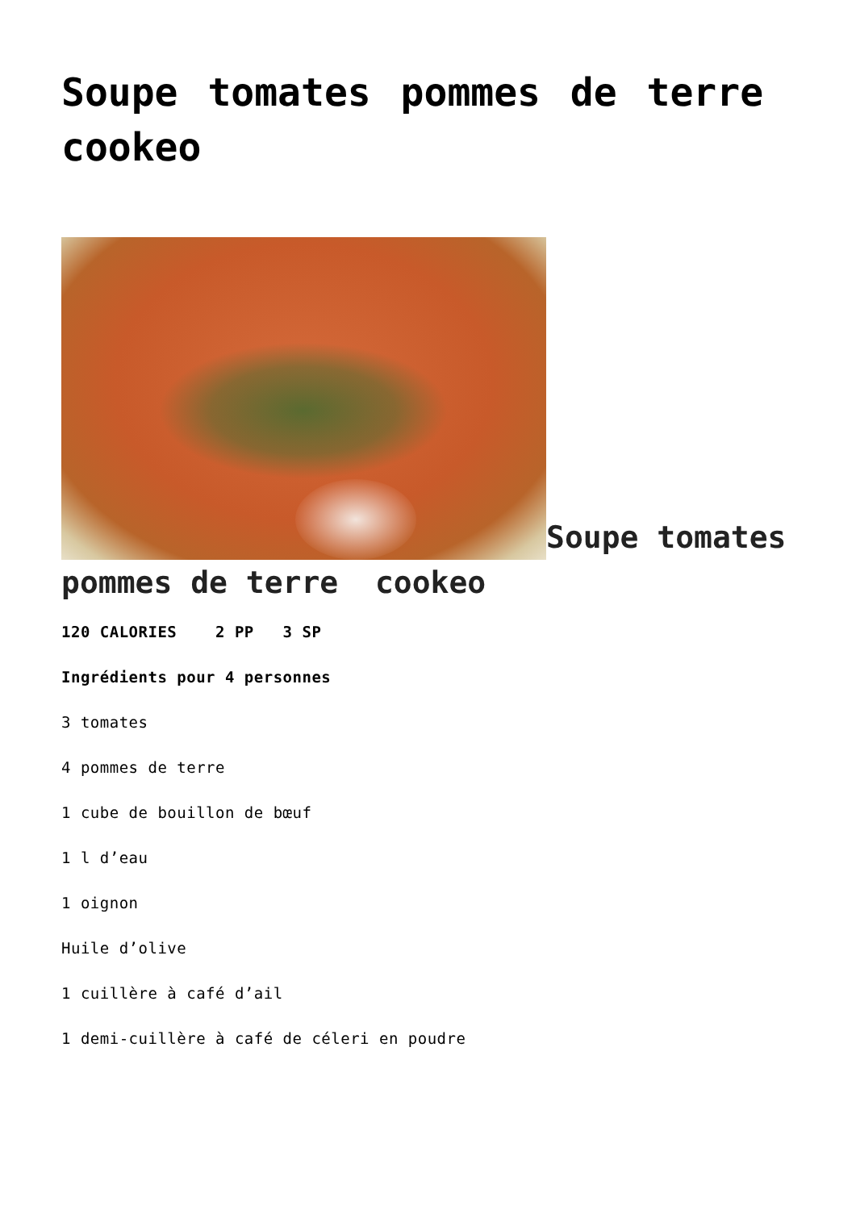Soupe tomates pommes de terre cookeo
Soupe tomates pommes de terre cookeo
120 CALORIES 2 PP 3 SP
Ingrédients pour 4 personnes
3 tomates
4 pommes de terre
1 cube de bouillon de bœuf
1 l d’eau
1 oignon
Huile d’olive
1 cuillère à café d’ail
1 demi-cuillère à café de céleri en poudre